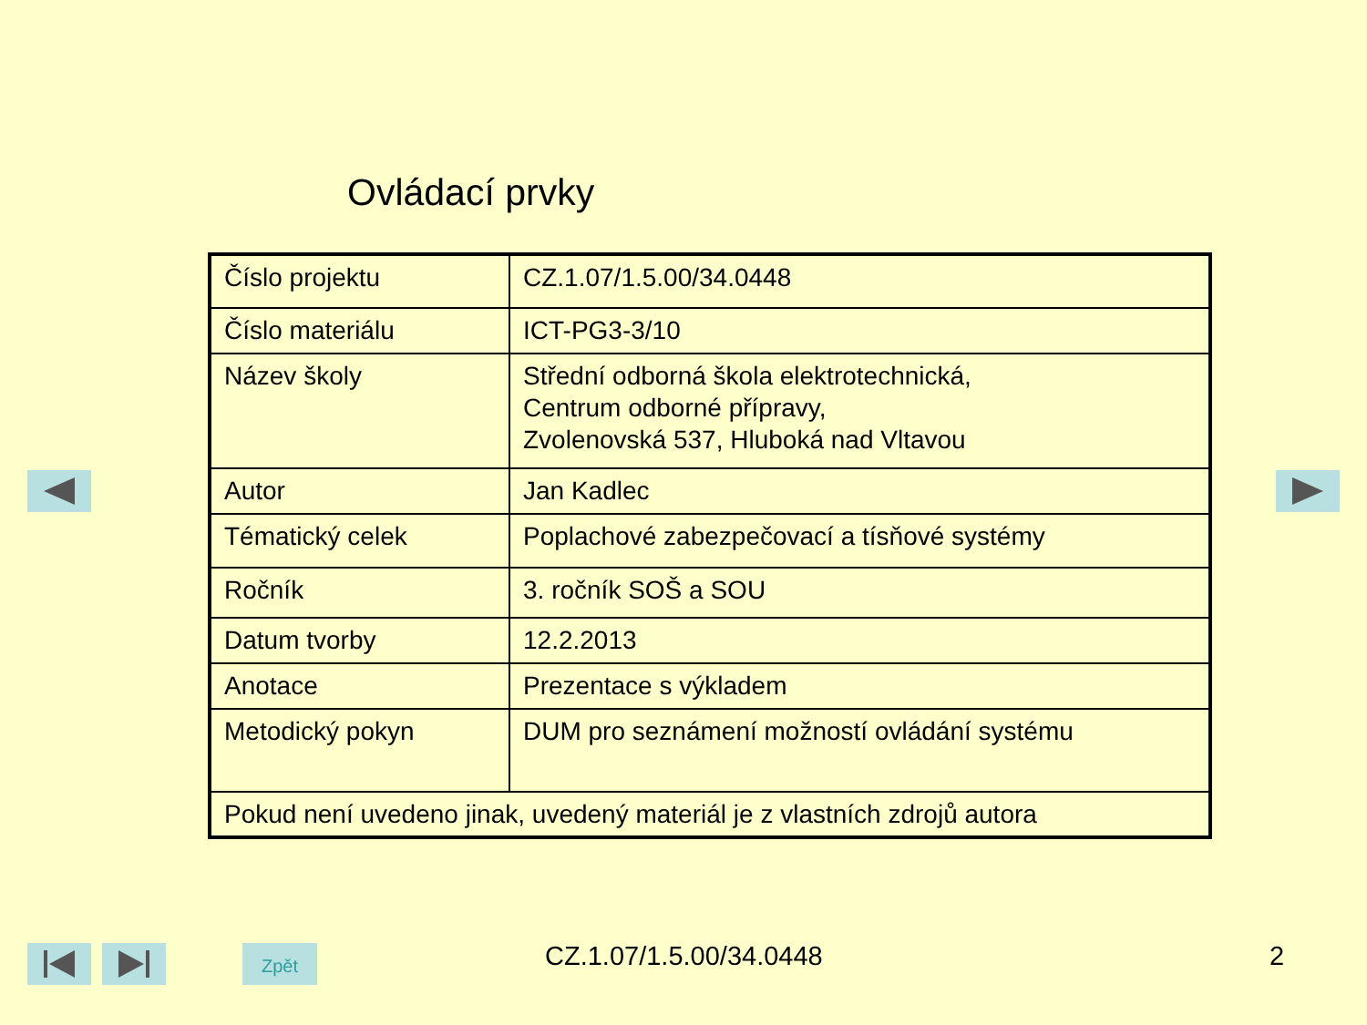Ovládací prvky
| Číslo projektu | CZ.1.07/1.5.00/34.0448 |
| Číslo materiálu | ICT-PG3-3/10 |
| Název školy | Střední odborná škola elektrotechnická, Centrum odborné přípravy, Zvolenovská 537, Hluboká nad Vltavou |
| Autor | Jan Kadlec |
| Tématický celek | Poplachové zabezpečovací a tísňové systémy |
| Ročník | 3. ročník SOŠ a SOU |
| Datum tvorby | 12.2.2013 |
| Anotace | Prezentace s výkladem |
| Metodický pokyn | DUM pro seznámení možností ovládání systému |
| Pokud není uvedeno jinak, uvedený materiál je z vlastních zdrojů autora | |
Zpět CZ.1.07/1.5.00/34.0448 2